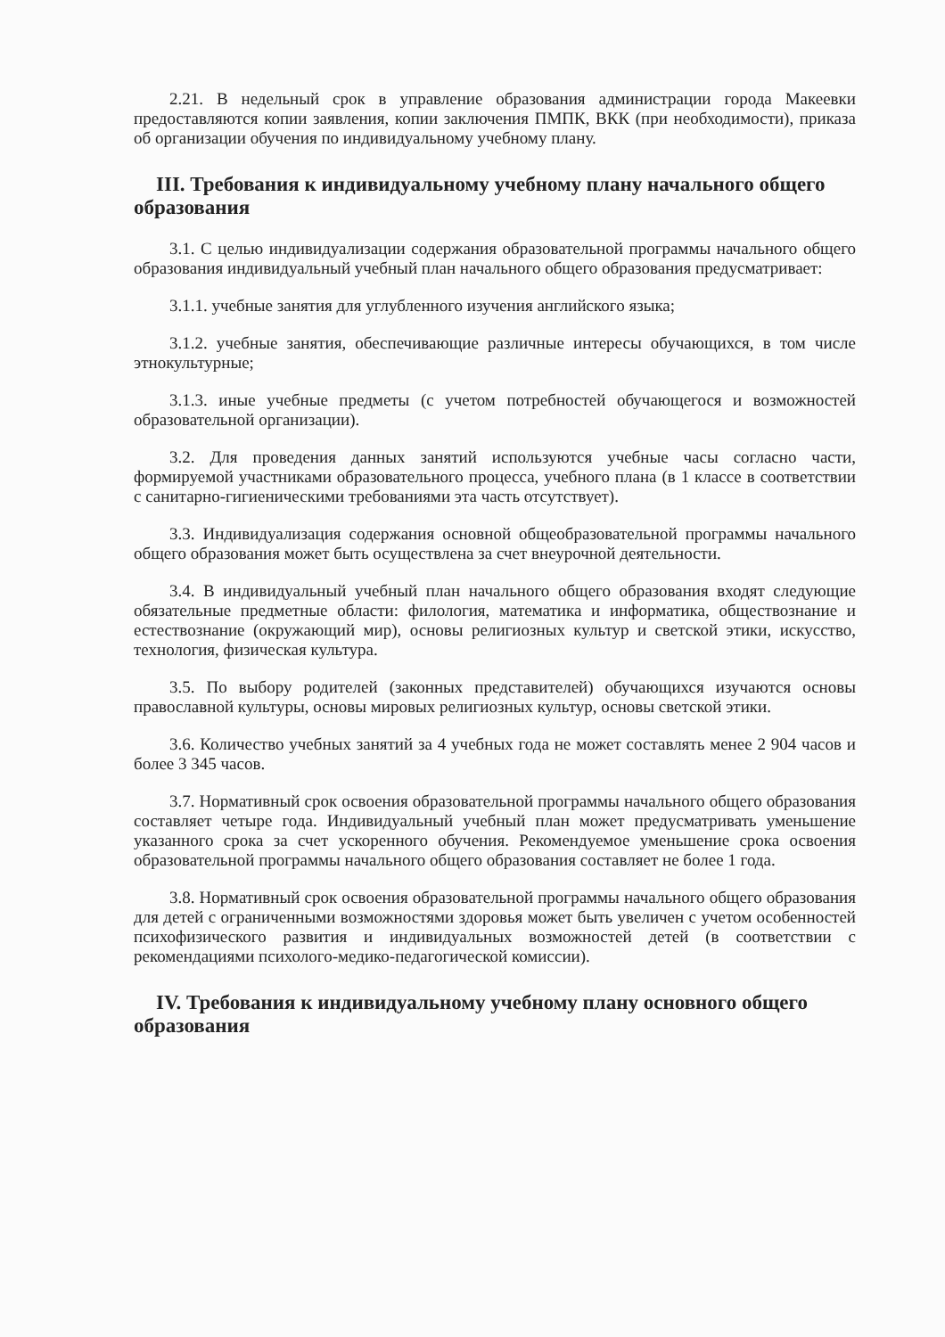2.21. В недельный срок в управление образования администрации города Макеевки предоставляются копии заявления, копии заключения ПМПК, ВКК (при необходимости), приказа об организации обучения по индивидуальному учебному плану.
III. Требования к индивидуальному учебному плану начального общего образования
3.1. С целью индивидуализации содержания образовательной программы начального общего образования индивидуальный учебный план начального общего образования предусматривает:
3.1.1. учебные занятия для углубленного изучения английского языка;
3.1.2. учебные занятия, обеспечивающие различные интересы обучающихся, в том числе этнокультурные;
3.1.3. иные учебные предметы (с учетом потребностей обучающегося и возможностей образовательной организации).
3.2. Для проведения данных занятий используются учебные часы согласно части, формируемой участниками образовательного процесса, учебного плана (в 1 классе в соответствии с санитарно-гигиеническими требованиями эта часть отсутствует).
3.3. Индивидуализация содержания основной общеобразовательной программы начального общего образования может быть осуществлена за счет внеурочной деятельности.
3.4. В индивидуальный учебный план начального общего образования входят следующие обязательные предметные области: филология, математика и информатика, обществознание и естествознание (окружающий мир), основы религиозных культур и светской этики, искусство, технология, физическая культура.
3.5. По выбору родителей (законных представителей) обучающихся изучаются основы православной культуры, основы мировых религиозных культур, основы светской этики.
3.6. Количество учебных занятий за 4 учебных года не может составлять менее 2 904 часов и более 3 345 часов.
3.7. Нормативный срок освоения образовательной программы начального общего образования составляет четыре года. Индивидуальный учебный план может предусматривать уменьшение указанного срока за счет ускоренного обучения. Рекомендуемое уменьшение срока освоения образовательной программы начального общего образования составляет не более 1 года.
3.8. Нормативный срок освоения образовательной программы начального общего образования для детей с ограниченными возможностями здоровья может быть увеличен с учетом особенностей психофизического развития и индивидуальных возможностей детей (в соответствии с рекомендациями психолого-медико-педагогической комиссии).
IV. Требования к индивидуальному учебному плану основного общего образования